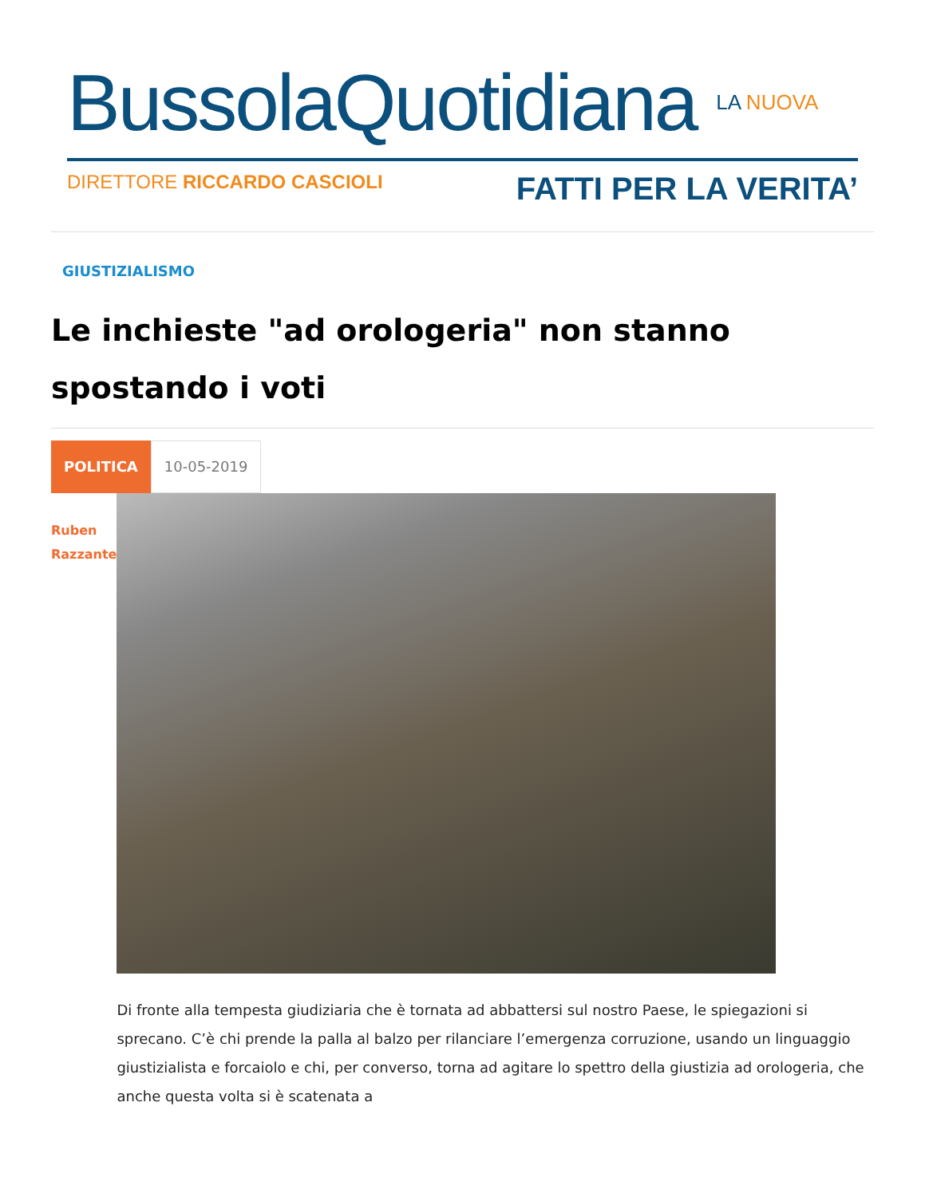BussolaQuotidiana LA NUOVA
DIRETTORE RICCARDO CASCIOLI FATTI PER LA VERITA’
GIUSTIZIALISMO
Le inchieste "ad orologeria" non stanno spostando i voti
POLITICA
10-05-2019
Ruben
Razzante
Di fronte alla tempesta giudiziaria che è tornata ad abbattersi sul nostro Paese, le spiegazioni si sprecano. C’è chi prende la palla al balzo per rilanciare l’emergenza corruzione, usando un linguaggio giustizialista e forcaiolo e chi, per converso, torna ad agitare lo spettro della giustizia ad orologeria, che anche questa volta si è scatenata a